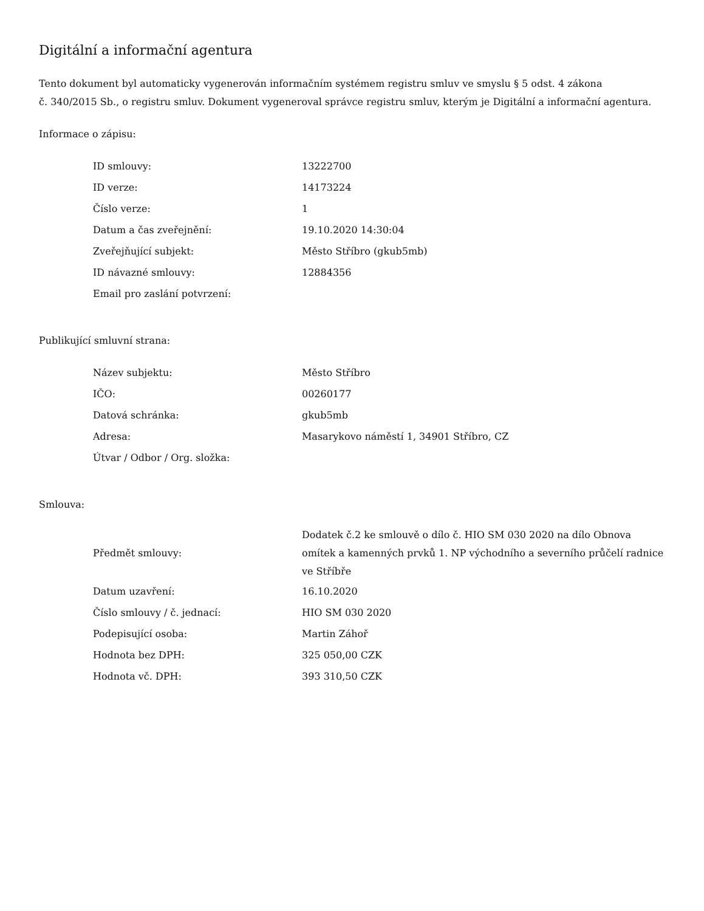Digitální a informační agentura
Tento dokument byl automaticky vygenerován informačním systémem registru smluv ve smyslu § 5 odst. 4 zákona
č. 340/2015 Sb., o registru smluv. Dokument vygeneroval správce registru smluv, kterým je Digitální a informační agentura.
Informace o zápisu:
| ID smlouvy: | 13222700 |
| ID verze: | 14173224 |
| Číslo verze: | 1 |
| Datum a čas zveřejnění: | 19.10.2020 14:30:04 |
| Zveřejňující subjekt: | Město Stříbro (gkub5mb) |
| ID návazné smlouvy: | 12884356 |
| Email pro zaslání potvrzení: | |
Publikující smluvní strana:
| Název subjektu: | Město Stříbro |
| IČO: | 00260177 |
| Datová schránka: | gkub5mb |
| Adresa: | Masarykovo náměstí 1, 34901 Stříbro, CZ |
| Útvar / Odbor / Org. složka: | |
Smlouva:
| Předmět smlouvy: | Dodatek č.2 ke smlouvě o dílo č. HIO SM 030 2020 na dílo Obnova omítek a kamenných prvků 1. NP východního a severního průčelí radnice ve Stříbře |
| Datum uzavření: | 16.10.2020 |
| Číslo smlouvy / č. jednací: | HIO SM 030 2020 |
| Podepisující osoba: | Martin Záhoř |
| Hodnota bez DPH: | 325 050,00 CZK |
| Hodnota vč. DPH: | 393 310,50 CZK |